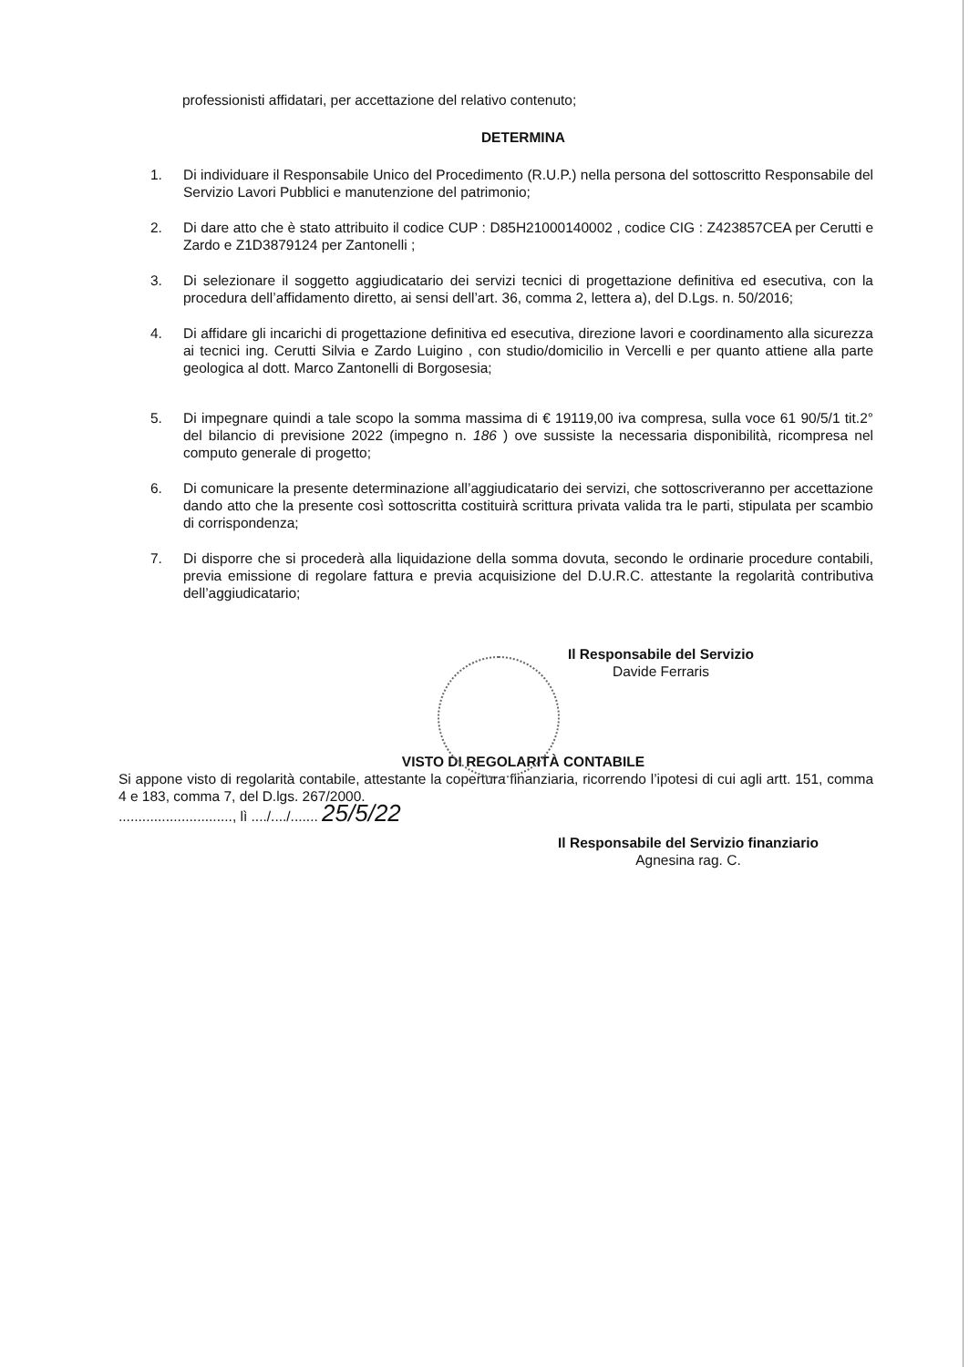professionisti affidatari, per accettazione del relativo contenuto;
DETERMINA
1. Di individuare il Responsabile Unico del Procedimento (R.U.P.) nella persona del sottoscritto Responsabile del Servizio Lavori Pubblici e manutenzione del patrimonio;
2. Di dare atto che è stato attribuito il codice CUP : D85H21000140002 , codice CIG : Z423857CEA per Cerutti e Zardo e Z1D3879124 per Zantonelli ;
3. Di selezionare il soggetto aggiudicatario dei servizi tecnici di progettazione definitiva ed esecutiva, con la procedura dell’affidamento diretto, ai sensi dell’art. 36, comma 2, lettera a), del D.Lgs. n. 50/2016;
4. Di affidare gli incarichi di progettazione definitiva ed esecutiva, direzione lavori e coordinamento alla sicurezza ai tecnici ing. Cerutti Silvia e Zardo Luigino , con studio/domicilio in Vercelli e per quanto attiene alla parte geologica al dott. Marco Zantonelli di Borgosesia;
5. Di impegnare quindi a tale scopo la somma massima di € 19119,00 iva compresa, sulla voce 61 90/5/1 tit.2° del bilancio di previsione 2022 (impegno n. 186 ) ove sussiste la necessaria disponibilità, ricompresa nel computo generale di progetto;
6. Di comunicare la presente determinazione all’aggiudicatario dei servizi, che sottoscriveranno per accettazione dando atto che la presente così sottoscritta costituirà scrittura privata valida tra le parti, stipulata per scambio di corrispondenza;
7. Di disporre che si procederà alla liquidazione della somma dovuta, secondo le ordinarie procedure contabili, previa emissione di regolare fattura e previa acquisizione del D.U.R.C. attestante la regolarità contributiva dell’aggiudicatario;
Il Responsabile del Servizio
Davide Ferraris
VISTO DI REGOLARITÀ CONTABILE
Si appone visto di regolarità contabile, attestante la copertura finanziaria, ricorrendo l’ipotesi di cui agli artt. 151, comma 4 e 183, comma 7, del D.lgs. 267/2000.
............................., lì ..../..../....... 25/5/22
Il Responsabile del Servizio finanziario
Agnesina rag. C.